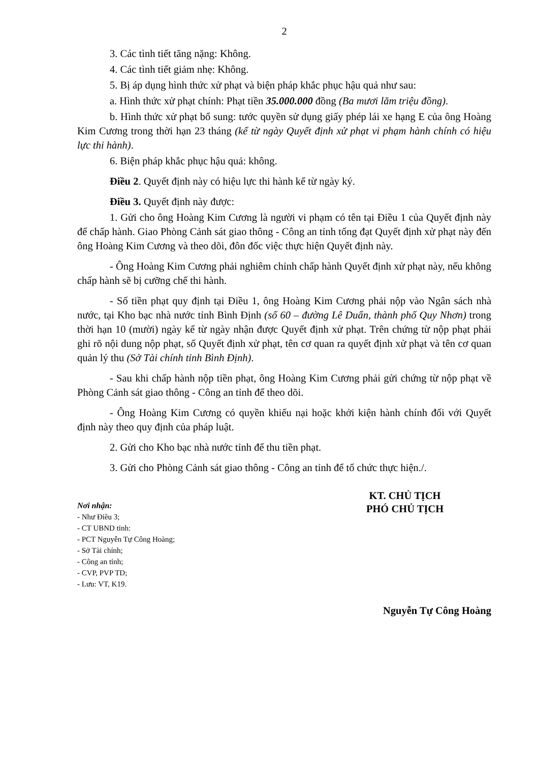2
3. Các tình tiết tăng nặng: Không.
4. Các tình tiết giảm nhẹ: Không.
5. Bị áp dụng hình thức xử phạt và biện pháp khắc phục hậu quả như sau:
a. Hình thức xử phạt chính: Phạt tiền 35.000.000 đồng (Ba mươi lăm triệu đồng).
b. Hình thức xử phạt bổ sung: tước quyền sử dụng giấy phép lái xe hạng E của ông Hoàng Kim Cương trong thời hạn 23 tháng (kể từ ngày Quyết định xử phạt vi phạm hành chính có hiệu lực thi hành).
6. Biện pháp khắc phục hậu quả: không.
Điều 2. Quyết định này có hiệu lực thi hành kể từ ngày ký.
Điều 3. Quyết định này được:
1. Gửi cho ông Hoàng Kim Cương là người vi phạm có tên tại Điều 1 của Quyết định này để chấp hành. Giao Phòng Cảnh sát giao thông - Công an tỉnh tống đạt Quyết định xử phạt này đến ông Hoàng Kim Cương và theo dõi, đôn đốc việc thực hiện Quyết định này.
- Ông Hoàng Kim Cương phải nghiêm chỉnh chấp hành Quyết định xử phạt này, nếu không chấp hành sẽ bị cưỡng chế thi hành.
- Số tiền phạt quy định tại Điều 1, ông Hoàng Kim Cương phải nộp vào Ngân sách nhà nước, tại Kho bạc nhà nước tỉnh Bình Định (số 60 – đường Lê Duẩn, thành phố Quy Nhơn) trong thời hạn 10 (mười) ngày kể từ ngày nhận được Quyết định xử phạt. Trên chứng từ nộp phạt phải ghi rõ nội dung nộp phạt, số Quyết định xử phạt, tên cơ quan ra quyết định xử phạt và tên cơ quan quản lý thu (Sở Tài chính tỉnh Bình Định).
- Sau khi chấp hành nộp tiền phạt, ông Hoàng Kim Cương phải gửi chứng từ nộp phạt về Phòng Cảnh sát giao thông - Công an tỉnh để theo dõi.
- Ông Hoàng Kim Cương có quyền khiếu nại hoặc khởi kiện hành chính đối với Quyết định này theo quy định của pháp luật.
2. Gửi cho Kho bạc nhà nước tỉnh để thu tiền phạt.
3. Gửi cho Phòng Cảnh sát giao thông - Công an tỉnh để tổ chức thực hiện./.
Nơi nhận:
- Như Điều 3;
- CT UBND tỉnh:
- PCT Nguyễn Tự Công Hoàng;
- Sở Tài chính;
- Công an tỉnh;
- CVP, PVP TD;
- Lưu: VT, K19.
KT. CHỦ TỊCH
PHÓ CHỦ TỊCH
Nguyễn Tự Công Hoàng